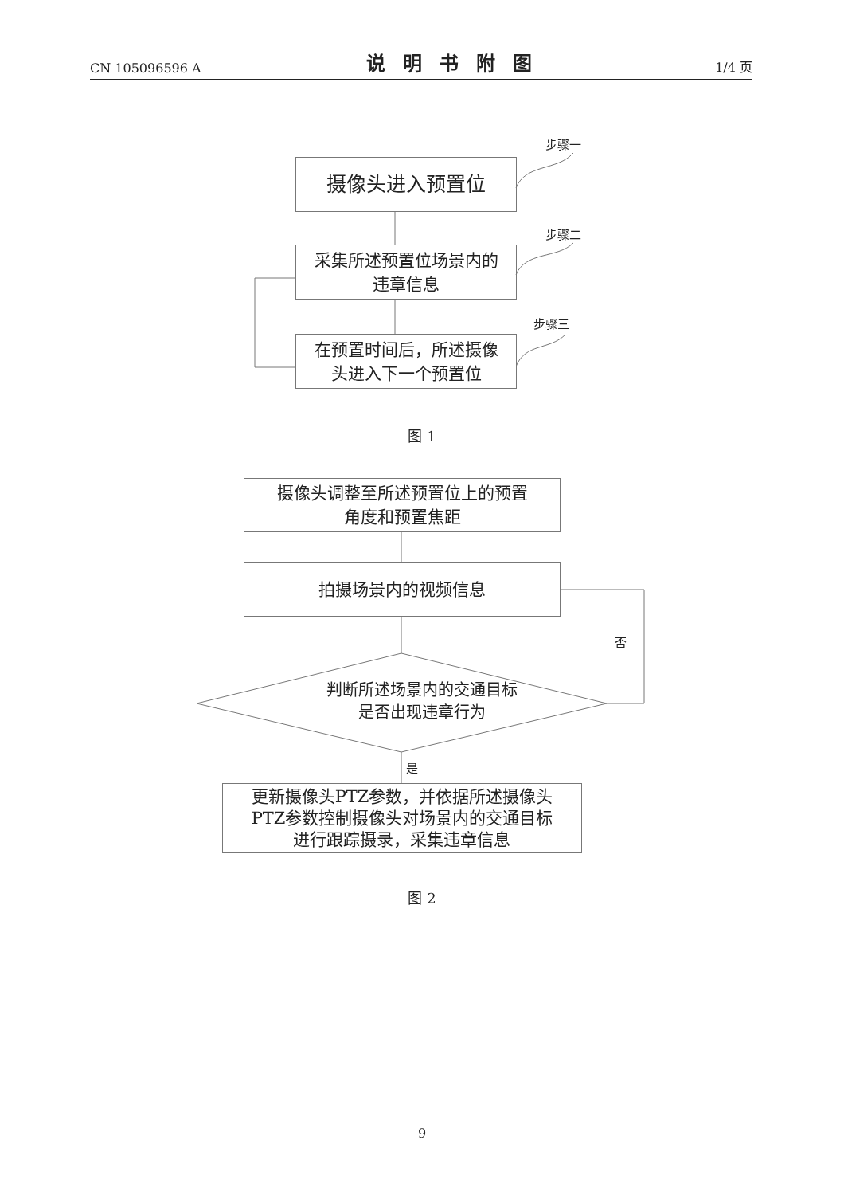CN 105096596 A 说明书附图 1/4 页
步骤一
摄像头进入预置位
步骤二
采集所述预置位场景内的
违章信息
步骤三
在预置时间后，所述摄像
头进入下一个预置位
图 1
摄像头调整至所述预置位上的预置
角度和预置焦距
拍摄场景内的视频信息
否
判断所述场景内的交通目标
是否出现违章行为
是
更新摄像头PTZ参数，并依据所述摄像头
PTZ参数控制摄像头对场景内的交通目标
进行跟踪摄录，采集违章信息
图 2
9